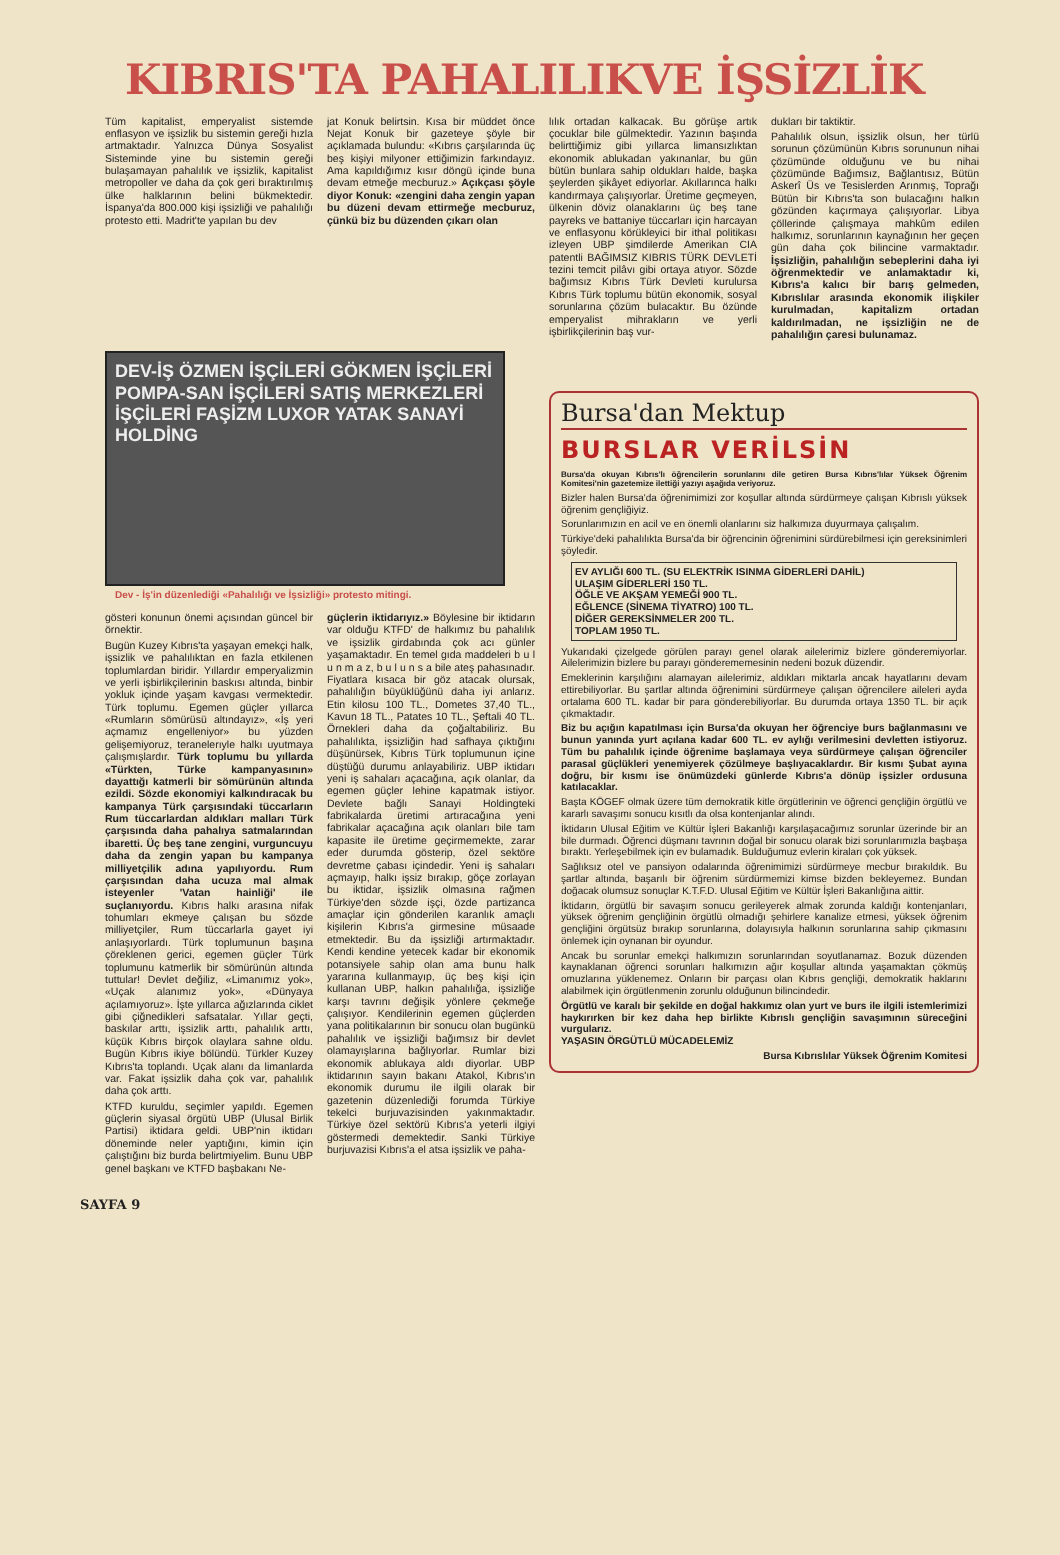KIBRIS'TA PAHALILIKVE İŞSİZLİK
Tüm kapitalist, emperyalist sistemde enflasyon ve işsizlik bu sistemin gereği hızla artmaktadır. Yalnızca Dünya Sosyalist Sisteminde yine bu sistemin gereği bulaşamayan pahalılık ve işsizlik, kapitalist metropoller ve daha da çok geri bıraktırılmış ülke halklarının belini bükmektedir. İspanya'da 800.000 kişi işsizliği ve pahalılığı protesto etti. Madrit'te yapılan bu dev
jat Konuk belirtsin. Kısa bir müddet önce Nejat Konuk bir gazeteye şöyle bir açıklamada bulundu: «Kıbrıs çarşılarında üç beş kişiyi milyoner ettiğimizin farkındayız. Ama kapıldığımız kısır döngü içinde buna devam etmeğe mecburuz.» Açıkçası şöyle diyor Konuk: «zengini daha zengin yapan bu düzeni devam ettirmeğe mecburuz, çünkü biz bu düzenden çıkarı olan
lılık ortadan kalkacak. Bu görüşe artık çocuklar bile gülmektedir. Yazının başında belirttiğimiz gibi yıllarca limansızlıktan ekonomik ablukadan yakınanlar, bu gün bütün bunlara sahip oldukları halde, başka şeylerden şikâyet ediyorlar. Akıllarınca halkı kandırmaya çalışıyorlar. Üretime geçmeyen, ülkenin döviz olanaklarını üç beş tane payreks ve battaniye tüccarları için harcayan ve enflasyonu körükleyici bir ithal politikası izleyen UBP şimdilerde Amerikan CIA patentli BAĞIMSIZ KIBRIS TÜRK DEVLETİ tezini temcit pilâvı gibi ortaya atıyor. Sözde bağımsız Kıbrıs Türk Devleti kurulursa Kıbrıs Türk toplumu bütün ekonomik, sosyal sorunlarına çözüm bulacaktır. Bu özünde emperyalist mihrakların ve yerli işbirlikçilerinin baş vur-
dukları bir taktiktir.
Pahalılık olsun, işsizlik olsun, her türlü sorunun çözümünün Kıbrıs sorununun nihai çözümünde olduğunu ve bu nihai çözümünde Bağımsız, Bağlantısız, Bütün Askerî Üs ve Tesislerden Arınmış, Toprağı Bütün bir Kıbrıs'ta son bulacağını halkın gözünden kaçırmaya çalışıyorlar. Libya çöllerinde çalışmaya mahkûm edilen halkımız, sorunlarının kaynağının her geçen gün daha çok bilincine varmaktadır. İşsizliğin, pahalılığın sebeplerini daha iyi öğrenmektedir ve anlamaktadır ki, Kıbrıs'a kalıcı bir barış gelmeden, Kıbrıslılar arasında ekonomik ilişkiler kurulmadan, kapitalizm ortadan kaldırılmadan, ne işsizliğin ne de pahalılığın çaresi bulunamaz.
DEV-İŞ ÖZMEN İŞÇİLERİ GÖKMEN İŞÇİLERİ POMPA-SAN İŞÇİLERİ SATIŞ MERKEZLERİ İŞÇİLERİ FAŞİZM LUXOR YATAK SANAYİ HOLDİNG
Dev - İş'in düzenlediği «Pahalılığı ve İşsizliği» protesto mitingi.
gösteri konunun önemi açısından güncel bir örnektir.
Bugün Kuzey Kıbrıs'ta yaşayan emekçi halk, işsizlik ve pahalılıktan en fazla etkilenen toplumlardan biridir. Yıllardır emperyalizmin ve yerli işbirlikçilerinin baskısı altında, binbir yokluk içinde yaşam kavgası vermektedir. Türk toplumu. Egemen güçler yıllarca «Rumların sömürüsü altındayız», «İş yeri açmamız engelleniyor» bu yüzden gelişemiyoruz, teranelerıyle halkı uyutmaya çalışmışlardır. Türk toplumu bu yıllarda «Türkten, Türke kampanyasının» dayattığı katmerli bir sömürünün altında ezildi. Sözde ekonomiyi kalkındıracak bu kampanya Türk çarşısındaki tüccarların Rum tüccarlardan aldıkları malları Türk çarşısında daha pahalıya satmalarından ibaretti. Üç beş tane zengini, vurguncuyu daha da zengin yapan bu kampanya milliyetçilik adına yapılıyordu. Rum çarşısından daha ucuza mal almak isteyenler 'Vatan hainliği' ile suçlanıyordu. Kıbrıs halkı arasına nifak tohumları ekmeye çalışan bu sözde milliyetçiler, Rum tüccarlarla gayet iyi anlaşıyorlardı. Türk toplumunun başına çöreklenen gerici, egemen güçler Türk toplumunu katmerlik bir sömürünün altında tuttular! Devlet değiliz, «Limanımız yok», «Uçak alanımız yok», «Dünyaya açılamıyoruz». İşte yıllarca ağızlarında ciklet gibi çiğnedikleri safsatalar. Yıllar geçti, baskılar arttı, işsizlik arttı, pahalılık arttı, küçük Kıbrıs birçok olaylara sahne oldu. Bugün Kıbrıs ikiye bölündü. Türkler Kuzey Kıbrıs'ta toplandı. Uçak alanı da limanlarda var. Fakat işsizlik daha çok var, pahalılık daha çok arttı.
KTFD kuruldu, seçimler yapıldı. Egemen güçlerin siyasal örgütü UBP (Ulusal Birlik Partisi) iktidara geldi. UBP'nin iktidarı döneminde neler yaptığını, kimin için çalıştığını biz burda belirtmiyelim. Bunu UBP genel başkanı ve KTFD başbakanı Ne-
güçlerin iktidarıyız.» Böylesine bir iktidarın var olduğu KTFD' de halkımız bu pahalılık ve işsizlik girdabında çok acı günler yaşamaktadır. En temel gıda maddeleri b u l u n m a z, b u l u n s a bile ateş pahasınadır. Fiyatlara kısaca bir göz atacak olursak, pahalılığın büyüklüğünü daha iyi anlarız. Etin kilosu 100 TL., Dometes 37,40 TL., Kavun 18 TL., Patates 10 TL., Şeftali 40 TL. Örnekleri daha da çoğaltabiliriz. Bu pahalılıkta, işsizliğin had safhaya çıktığını düşünürsek, Kıbrıs Türk toplumunun içine düştüğü durumu anlayabiliriz. UBP iktidarı yeni iş sahaları açacağına, açık olanlar, da egemen güçler lehine kapatmak istiyor. Devlete bağlı Sanayi Holdingteki fabrikalarda üretimi artıracağına yeni fabrikalar açacağına açık olanları bile tam kapasite ile üretime geçirmemekte, zarar eder durumda gösterip, özel sektöre devretme çabası içindedir. Yeni iş sahaları açmayıp, halkı işsiz bırakıp, göçe zorlayan bu iktidar, işsizlik olmasına rağmen Türkiye'den sözde işçi, özde partizanca amaçlar için gönderilen karanlık amaçlı kişilerin Kıbrıs'a girmesine müsaade etmektedir. Bu da işsizliği artırmaktadır. Kendi kendine yetecek kadar bir ekonomik potansiyele sahip olan ama bunu halk yararına kullanmayıp, üç beş kişi için kullanan UBP, halkın pahalılığa, işsizliğe karşı tavrını değişik yönlere çekmeğe çalışıyor. Kendilerinin egemen güçlerden yana politikalarının bir sonucu olan bugünkü pahalılık ve işsizliği bağımsız bir devlet olamayışlarına bağlıyorlar. Rumlar bizi ekonomik ablukaya aldı diyorlar. UBP iktidarının sayın bakanı Atakol, Kıbrıs'ın ekonomik durumu ile ilgili olarak bir gazetenin düzenlediği forumda Türkiye tekelci burjuvazisinden yakınmaktadır. Türkiye özel sektörü Kıbrıs'a yeterli ilgiyi göstermedi demektedir. Sanki Türkiye burjuvazisi Kıbrıs'a el atsa işsizlik ve paha-
Bursa'dan Mektup
BURSLAR VERİLSİN
Bursa'da okuyan Kıbrıs'lı öğrencilerin sorunlarını dile getiren Bursa Kıbrıs'lılar Yüksek Öğrenim Komitesi'nin gazetemize ilettiği yazıyı aşağıda veriyoruz.
Bizler halen Bursa'da öğrenimimizi zor koşullar altında sürdürmeye çalışan Kıbrıslı yüksek öğrenim gençliğiyiz.
Sorunlarımızın en acil ve en önemli olanlarını siz halkımıza duyurmaya çalışalım.
Türkiye'deki pahalılıkta Bursa'da bir öğrencinin öğrenimini sürdürebilmesi için gereksinimleri şöyledir.
EV AYLIĞI 600 TL. (SU ELEKTRİK ISINMA GİDERLERİ DAHİL)
ULAŞIM GİDERLERİ 150 TL.
ÖĞLE VE AKŞAM YEMEĞİ 900 TL.
EĞLENCE (SİNEMA TİYATRO) 100 TL.
DİĞER GEREKSİNMELER 200 TL.
TOPLAM 1950 TL.
Yukarıdaki çizelgede görülen parayı genel olarak ailelerimiz bizlere gönderemiyorlar. Ailelerimizin bizlere bu parayı gönderememesinin nedeni bozuk düzendir.
Emeklerinin karşılığını alamayan ailelerimiz, aldıkları miktarla ancak hayatlarını devam ettirebiliyorlar. Bu şartlar altında öğrenimini sürdürmeye çalışan öğrencilere aileleri ayda ortalama 600 TL. kadar bir para gönderebiliyorlar. Bu durumda ortaya 1350 TL. bir açık çıkmaktadır.
Biz bu açığın kapatılması için Bursa'da okuyan her öğrenciye burs bağlanmasını ve bunun yanında yurt açılana kadar 600 TL. ev aylığı verilmesini devletten istiyoruz. Tüm bu pahalılık içinde öğrenime başlamaya veya sürdürmeye çalışan öğrenciler parasal güçlükleri yenemiyerek çözülmeye başlıyacaklardır. Bir kısmı Şubat ayına doğru, bir kısmı ise önümüzdeki günlerde Kıbrıs'a dönüp işsizler ordusuna katılacaklar.
Başta KÖGEF olmak üzere tüm demokratik kitle örgütlerinin ve öğrenci gençliğin örgütlü ve kararlı savaşımı sonucu kısıtlı da olsa kontenjanlar alındı.
İktidarın Ulusal Eğitim ve Kültür İşleri Bakanlığı karşılaşacağımız sorunlar üzerinde bir an bile durmadı. Öğrenci düşmanı tavrının doğal bir sonucu olarak bizi sorunlarımızla başbaşa bıraktı. Yerleşebilmek için ev bulamadık. Bulduğumuz evlerin kiraları çok yüksek.
Sağlıksız otel ve pansiyon odalarında öğrenimimizi sürdürmeye mecbur bırakıldık. Bu şartlar altında, başarılı bir öğrenim sürdürmemizi kimse bizden bekleyemez. Bundan doğacak olumsuz sonuçlar K.T.F.D. Ulusal Eğitim ve Kültür İşleri Bakanlığına aittir.
İktidarın, örgütlü bir savaşım sonucu gerileyerek almak zorunda kaldığı kontenjanları, yüksek öğrenim gençliğinin örgütlü olmadığı şehirlere kanalize etmesi, yüksek öğrenim gençliğini örgütsüz bırakıp sorunlarına, dolayısıyla halkının sorunlarına sahip çıkmasını önlemek için oynanan bir oyundur.
Ancak bu sorunlar emekçi halkımızın sorunlarından soyutlanamaz. Bozuk düzenden kaynaklanan öğrenci sorunları halkımızın ağır koşullar altında yaşamaktan çökmüş omuzlarına yüklenemez. Onların bir parçası olan Kıbrıs gençliği, demokratik haklarını alabilmek için örgütlenmenin zorunlu olduğunun bilincindedir.
Örgütlü ve karalı bir şekilde en doğal hakkımız olan yurt ve burs ile ilgili istemlerimizi haykırırken bir kez daha hep birlikte Kıbrıslı gençliğin savaşımının süreceğini vurgularız.
YAŞASIN ÖRGÜTLÜ MÜCADELEMİZ
Bursa Kıbrıslılar Yüksek Öğrenim Komitesi
SAYFA 9